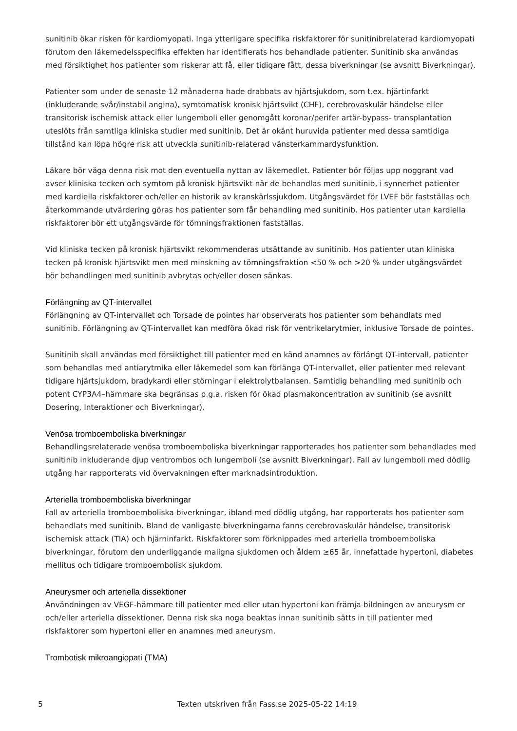sunitinib ökar risken för kardiomyopati. Inga ytterligare specifika riskfaktorer för sunitinibrelaterad kardiomyopati förutom den läkemedelsspecifika effekten har identifierats hos behandlade patienter. Sunitinib ska användas med försiktighet hos patienter som riskerar att få, eller tidigare fått, dessa biverkningar (se avsnitt Biverkningar).
Patienter som under de senaste 12 månaderna hade drabbats av hjärtsjukdom, som t.ex. hjärtinfarkt (inkluderande svår/instabil angina), symtomatisk kronisk hjärtsvikt (CHF), cerebrovaskulär händelse eller transitorisk ischemisk attack eller lungemboli eller genomgått koronar/perifer artär-bypass- transplantation uteslöts från samtliga kliniska studier med sunitinib. Det är okänt huruvida patienter med dessa samtidiga tillstånd kan löpa högre risk att utveckla sunitinib-relaterad vänsterkammardysfunktion.
Läkare bör väga denna risk mot den eventuella nyttan av läkemedlet. Patienter bör följas upp noggrant vad avser kliniska tecken och symtom på kronisk hjärtsvikt när de behandlas med sunitinib, i synnerhet patienter med kardiella riskfaktorer och/eller en historik av kranskärlssjukdom. Utgångsvärdet för LVEF bör fastställas och återkommande utvärdering göras hos patienter som får behandling med sunitinib. Hos patienter utan kardiella riskfaktorer bör ett utgångsvärde för tömningsfraktionen fastställas.
Vid kliniska tecken på kronisk hjärtsvikt rekommenderas utsättande av sunitinib. Hos patienter utan kliniska tecken på kronisk hjärtsvikt men med minskning av tömningsfraktion <50 % och >20 % under utgångsvärdet bör behandlingen med sunitinib avbrytas och/eller dosen sänkas.
Förlängning av QT-intervallet
Förlängning av QT-intervallet och Torsade de pointes har observerats hos patienter som behandlats med sunitinib. Förlängning av QT-intervallet kan medföra ökad risk för ventrikelarytmier, inklusive Torsade de pointes.
Sunitinib skall användas med försiktighet till patienter med en känd anamnes av förlängt QT-intervall, patienter som behandlas med antiarytmika eller läkemedel som kan förlänga QT-intervallet, eller patienter med relevant tidigare hjärtsjukdom, bradykardi eller störningar i elektrolytbalansen. Samtidig behandling med sunitinib och potent CYP3A4–hämmare ska begränsas p.g.a. risken för ökad plasmakoncentration av sunitinib (se avsnitt Dosering, Interaktioner och Biverkningar).
Venösa tromboemboliska biverkningar
Behandlingsrelaterade venösa tromboemboliska biverkningar rapporterades hos patienter som behandlades med sunitinib inkluderande djup ventrombos och lungemboli (se avsnitt Biverkningar). Fall av lungemboli med dödlig utgång har rapporterats vid övervakningen efter marknadsintroduktion.
Arteriella tromboemboliska biverkningar
Fall av arteriella tromboemboliska biverkningar, ibland med dödlig utgång, har rapporterats hos patienter som behandlats med sunitinib. Bland de vanligaste biverkningarna fanns cerebrovaskulär händelse, transitorisk ischemisk attack (TIA) och hjärninfarkt. Riskfaktorer som förknippades med arteriella tromboemboliska biverkningar, förutom den underliggande maligna sjukdomen och åldern ≥65 år, innefattade hypertoni, diabetes mellitus och tidigare tromboembolisk sjukdom.
Aneurysmer och arteriella dissektioner
Användningen av VEGF-hämmare till patienter med eller utan hypertoni kan främja bildningen av aneurysm er och/eller arteriella dissektioner. Denna risk ska noga beaktas innan sunitinib sätts in till patienter med riskfaktorer som hypertoni eller en anamnes med aneurysm.
Trombotisk mikroangiopati (TMA)
5
Texten utskriven från Fass.se 2025-05-22 14:19